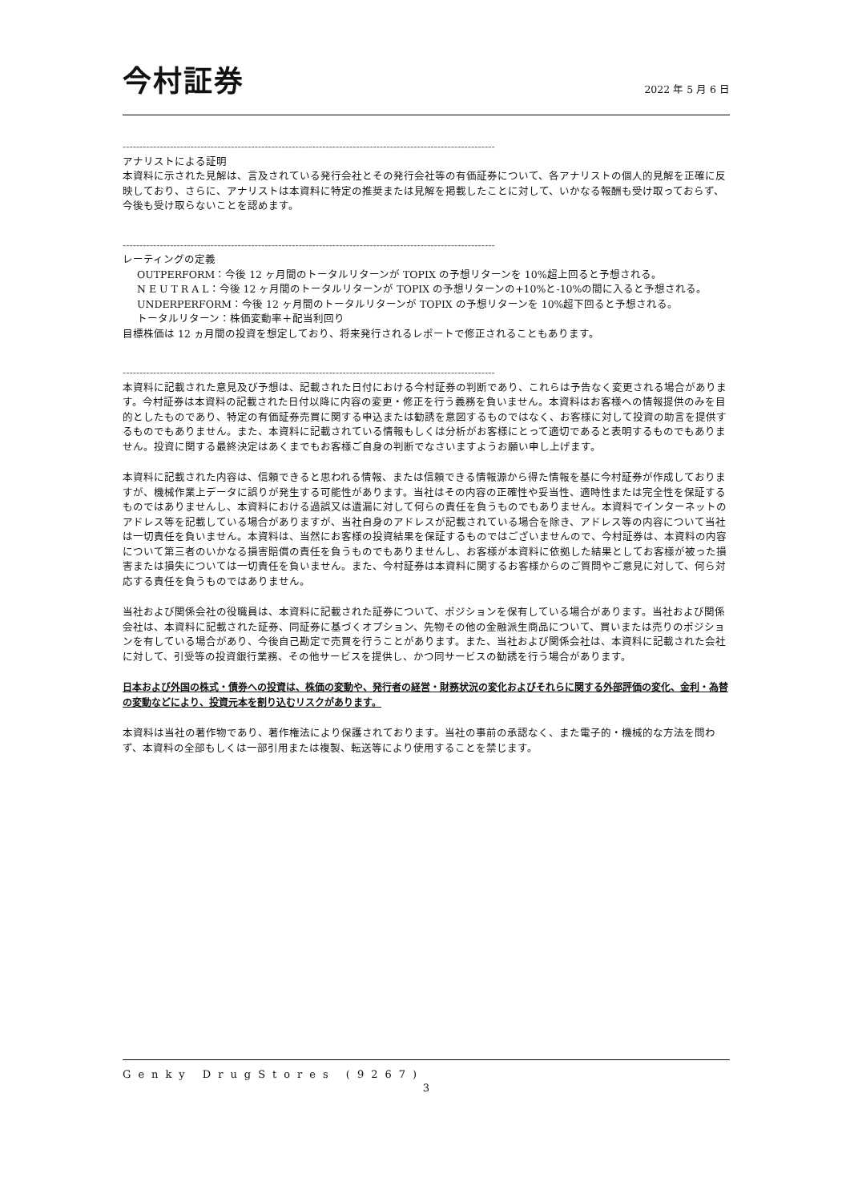今村証券
2022 年 5 月 6 日
--------------------------------------------------------------------------------------------------------------
アナリストによる証明
本資料に示された見解は、言及されている発行会社とその発行会社等の有価証券について、各アナリストの個人的見解を正確に反映しており、さらに、アナリストは本資料に特定の推奨または見解を掲載したことに対して、いかなる報酬も受け取っておらず、今後も受け取らないことを認めます。
--------------------------------------------------------------------------------------------------------------
レーティングの定義
OUTPERFORM：今後 12 ヶ月間のトータルリターンが TOPIX の予想リターンを 10%超上回ると予想される。
N E U T R A L：今後 12 ヶ月間のトータルリターンが TOPIX の予想リターンの+10%と-10%の間に入ると予想される。
UNDERPERFORM：今後 12 ヶ月間のトータルリターンが TOPIX の予想リターンを 10%超下回ると予想される。
トータルリターン：株価変動率＋配当利回り
目標株価は 12 ヵ月間の投資を想定しており、将来発行されるレポートで修正されることもあります。
--------------------------------------------------------------------------------------------------------------
本資料に記載された意見及び予想は、記載された日付における今村証券の判断であり、これらは予告なく変更される場合があります。今村証券は本資料の記載された日付以降に内容の変更・修正を行う義務を負いません。本資料はお客様への情報提供のみを目的としたものであり、特定の有価証券売買に関する申込または勧誘を意図するものではなく、お客様に対して投資の助言を提供するものでもありません。また、本資料に記載されている情報もしくは分析がお客様にとって適切であると表明するものでもありません。投資に関する最終決定はあくまでもお客様ご自身の判断でなさいますようお願い申し上げます。
本資料に記載された内容は、信頼できると思われる情報、または信頼できる情報源から得た情報を基に今村証券が作成しておりますが、機械作業上データに誤りが発生する可能性があります。当社はその内容の正確性や妥当性、適時性または完全性を保証するものではありませんし、本資料における過誤又は遺漏に対して何らの責任を負うものでもありません。本資料でインターネットのアドレス等を記載している場合がありますが、当社自身のアドレスが記載されている場合を除き、アドレス等の内容について当社は一切責任を負いません。本資料は、当然にお客様の投資結果を保証するものではございませんので、今村証券は、本資料の内容について第三者のいかなる損害賠償の責任を負うものでもありませんし、お客様が本資料に依拠した結果としてお客様が被った損害または損失については一切責任を負いません。また、今村証券は本資料に関するお客様からのご質問やご意見に対して、何ら対応する責任を負うものではありません。
当社および関係会社の役職員は、本資料に記載された証券について、ポジションを保有している場合があります。当社および関係会社は、本資料に記載された証券、同証券に基づくオプション、先物その他の金融派生商品について、買いまたは売りのポジションを有している場合があり、今後自己勘定で売買を行うことがあります。また、当社および関係会社は、本資料に記載された会社に対して、引受等の投資銀行業務、その他サービスを提供し、かつ同サービスの勧誘を行う場合があります。
日本および外国の株式・債券への投資は、株価の変動や、発行者の経営・財務状況の変化およびそれらに関する外部評価の変化、金利・為替の変動などにより、投資元本を割り込むリスクがあります。
本資料は当社の著作物であり、著作権法により保護されております。当社の事前の承認なく、また電子的・機械的な方法を問わず、本資料の全部もしくは一部引用または複製、転送等により使用することを禁じます。
Genky DrugStores (9267)
3